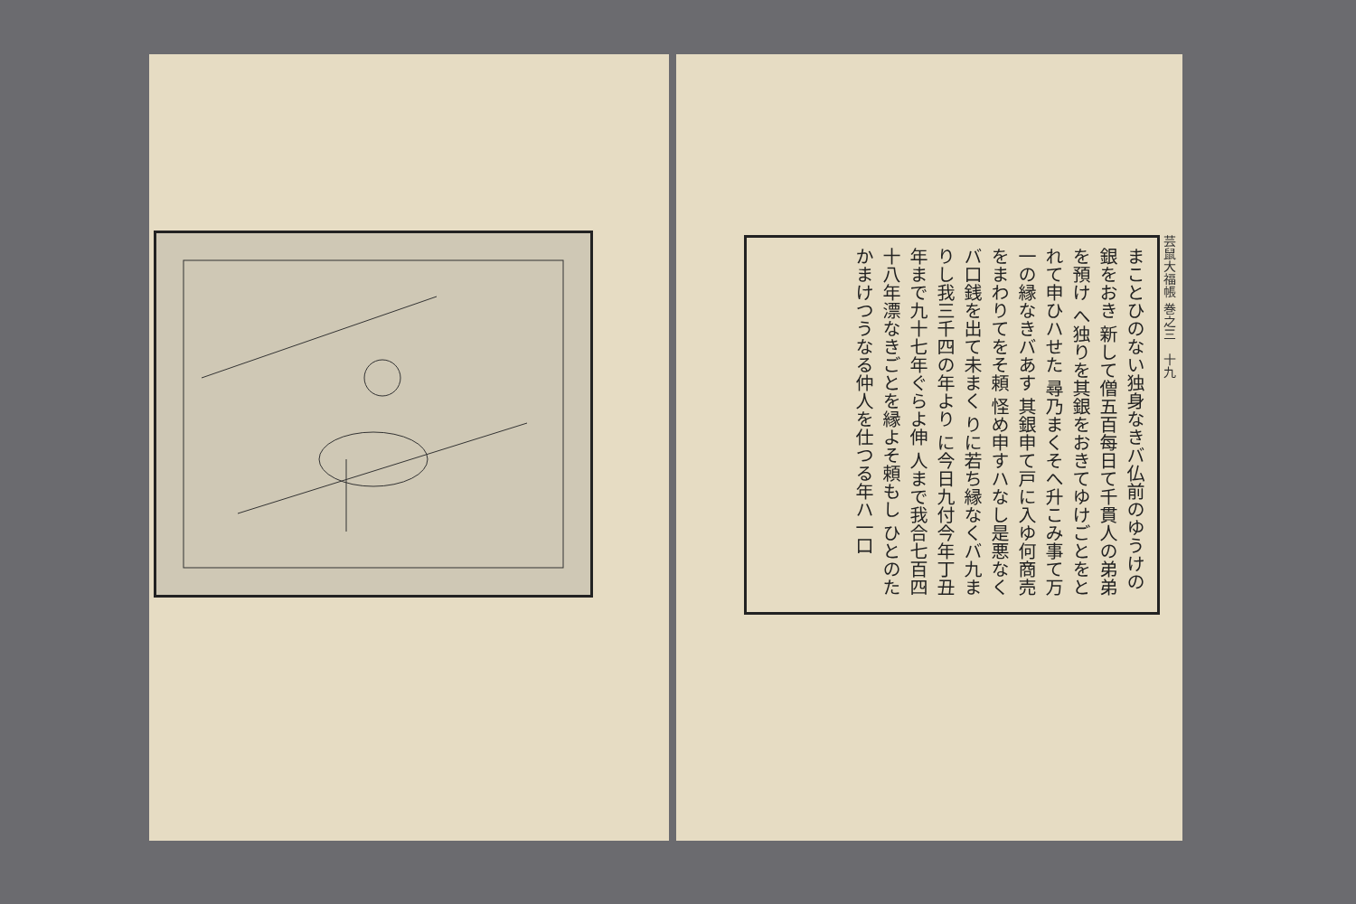まことひのない独身なきバ仏前のゆうけの銀をおき 新して僧五百每日て千貫人の弟弟を預け へ独りを其銀をおきてゆけごとをとれて申ひハせた 尋乃まくそへ升こみ事て万一の縁なきバあす 其銀申て戸に入ゆ何商売をまわりてをそ頼 怪め申すハなし是悪なくバ口銭を出て未まく りに若ち縁なくバ九まりし我三千四の年より に今日九付今年丁丑年まで九十七年ぐらよ伸 人まで我合七百四十八年漂なきごとを縁よそ頼もし ひとのたかまけつうなる仲人を仕つる年ハ一口
芸鼠大福帳 巻之三　十九